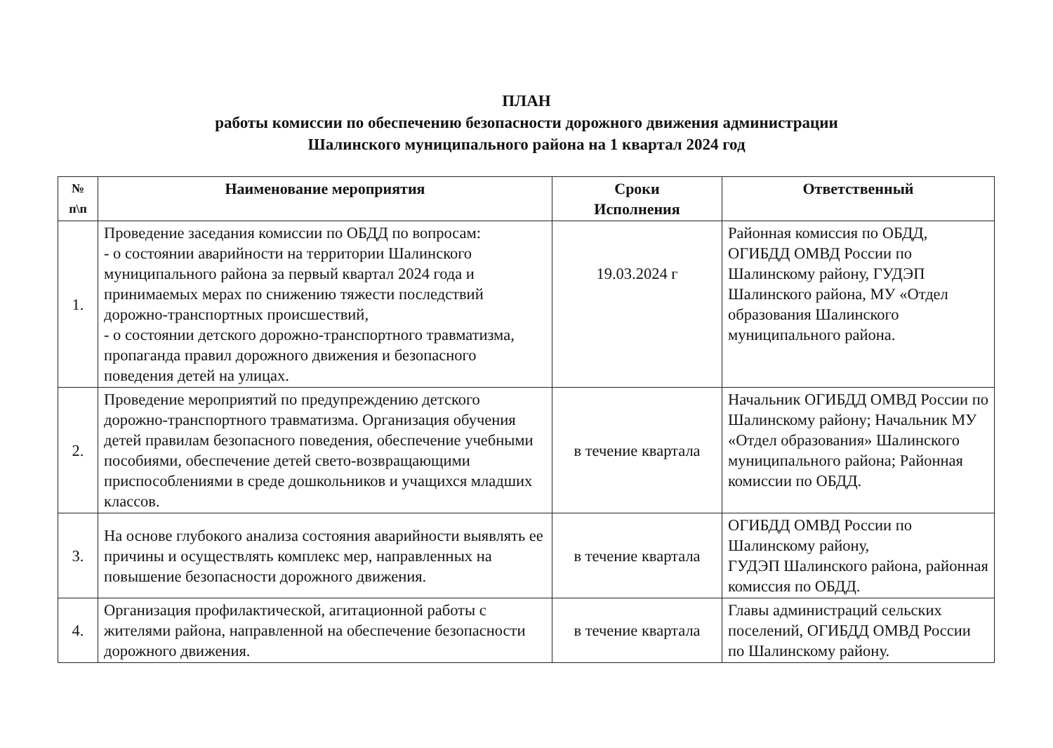ПЛАН
работы комиссии по обеспечению безопасности дорожного движения администрации
Шалинского муниципального района на 1 квартал 2024 год
| № п\п | Наименование мероприятия | Сроки Исполнения | Ответственный |
| --- | --- | --- | --- |
| 1. | Проведение заседания комиссии по ОБДД по вопросам: - о состоянии аварийности на территории Шалинского муниципального района за первый квартал 2024 года и принимаемых мерах по снижению тяжести последствий дорожно-транспортных происшествий, - о состоянии детского дорожно-транспортного травматизма, пропаганда правил дорожного движения и безопасного поведения детей на улицах. | 19.03.2024 г | Районная комиссия по ОБДД, ОГИБДД ОМВД России по Шалинскому району, ГУДЭП Шалинского района, МУ «Отдел образования Шалинского муниципального района. |
| 2. | Проведение мероприятий по предупреждению детского дорожно-транспортного травматизма. Организация обучения детей правилам безопасного поведения, обеспечение учебными пособиями, обеспечение детей свето-возвращающими приспособлениями в среде дошкольников и учащихся младших классов. | в течение квартала | Начальник ОГИБДД ОМВД России по Шалинскому району; Начальник МУ «Отдел образования» Шалинского муниципального района; Районная комиссии по ОБДД. |
| 3. | На основе глубокого анализа состояния аварийности выявлять ее причины и осуществлять комплекс мер, направленных на повышение безопасности дорожного движения. | в течение квартала | ОГИБДД ОМВД России по Шалинскому району, ГУДЭП Шалинского района, районная комиссия по ОБДД. |
| 4. | Организация профилактической, агитационной работы с жителями района, направленной на обеспечение безопасности дорожного движения. | в течение квартала | Главы администраций сельских поселений, ОГИБДД ОМВД России по Шалинскому району. |